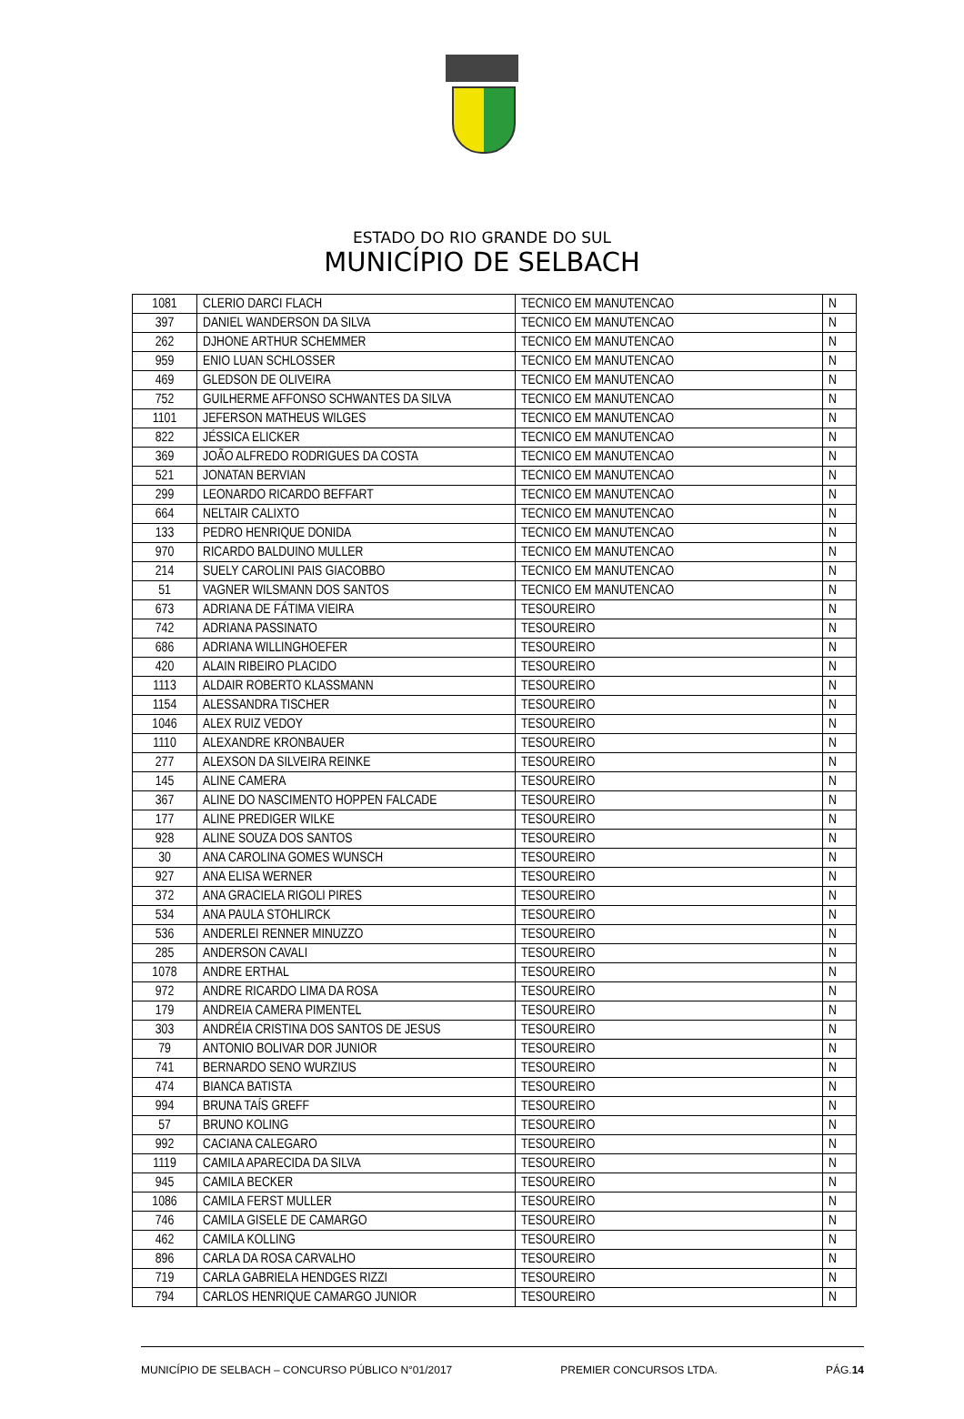ESTADO DO RIO GRANDE DO SUL
MUNICÍPIO DE SELBACH
| 1081 | CLERIO DARCI FLACH | TECNICO EM MANUTENCAO | N |
| 397 | DANIEL WANDERSON DA SILVA | TECNICO EM MANUTENCAO | N |
| 262 | DJHONE ARTHUR SCHEMMER | TECNICO EM MANUTENCAO | N |
| 959 | ENIO LUAN SCHLOSSER | TECNICO EM MANUTENCAO | N |
| 469 | GLEDSON DE OLIVEIRA | TECNICO EM MANUTENCAO | N |
| 752 | GUILHERME AFFONSO SCHWANTES DA SILVA | TECNICO EM MANUTENCAO | N |
| 1101 | JEFERSON MATHEUS WILGES | TECNICO EM MANUTENCAO | N |
| 822 | JÉSSICA ELICKER | TECNICO EM MANUTENCAO | N |
| 369 | JOÃO ALFREDO RODRIGUES DA COSTA | TECNICO EM MANUTENCAO | N |
| 521 | JONATAN BERVIAN | TECNICO EM MANUTENCAO | N |
| 299 | LEONARDO RICARDO BEFFART | TECNICO EM MANUTENCAO | N |
| 664 | NELTAIR CALIXTO | TECNICO EM MANUTENCAO | N |
| 133 | PEDRO HENRIQUE DONIDA | TECNICO EM MANUTENCAO | N |
| 970 | RICARDO BALDUINO MULLER | TECNICO EM MANUTENCAO | N |
| 214 | SUELY CAROLINI PAIS GIACOBBO | TECNICO EM MANUTENCAO | N |
| 51 | VAGNER WILSMANN DOS SANTOS | TECNICO EM MANUTENCAO | N |
| 673 | ADRIANA DE FÁTIMA VIEIRA | TESOUREIRO | N |
| 742 | ADRIANA PASSINATO | TESOUREIRO | N |
| 686 | ADRIANA WILLINGHOEFER | TESOUREIRO | N |
| 420 | ALAIN RIBEIRO PLACIDO | TESOUREIRO | N |
| 1113 | ALDAIR ROBERTO KLASSMANN | TESOUREIRO | N |
| 1154 | ALESSANDRA TISCHER | TESOUREIRO | N |
| 1046 | ALEX RUIZ VEDOY | TESOUREIRO | N |
| 1110 | ALEXANDRE KRONBAUER | TESOUREIRO | N |
| 277 | ALEXSON DA SILVEIRA REINKE | TESOUREIRO | N |
| 145 | ALINE CAMERA | TESOUREIRO | N |
| 367 | ALINE DO NASCIMENTO HOPPEN FALCADE | TESOUREIRO | N |
| 177 | ALINE PREDIGER WILKE | TESOUREIRO | N |
| 928 | ALINE SOUZA DOS SANTOS | TESOUREIRO | N |
| 30 | ANA CAROLINA GOMES WUNSCH | TESOUREIRO | N |
| 927 | ANA ELISA WERNER | TESOUREIRO | N |
| 372 | ANA GRACIELA RIGOLI PIRES | TESOUREIRO | N |
| 534 | ANA PAULA STOHLIRCK | TESOUREIRO | N |
| 536 | ANDERLEI RENNER MINUZZO | TESOUREIRO | N |
| 285 | ANDERSON CAVALI | TESOUREIRO | N |
| 1078 | ANDRE ERTHAL | TESOUREIRO | N |
| 972 | ANDRE RICARDO LIMA DA ROSA | TESOUREIRO | N |
| 179 | ANDREIA CAMERA PIMENTEL | TESOUREIRO | N |
| 303 | ANDRÉIA CRISTINA DOS SANTOS DE JESUS | TESOUREIRO | N |
| 79 | ANTONIO BOLIVAR DOR JUNIOR | TESOUREIRO | N |
| 741 | BERNARDO SENO WURZIUS | TESOUREIRO | N |
| 474 | BIANCA BATISTA | TESOUREIRO | N |
| 994 | BRUNA TAÍS GREFF | TESOUREIRO | N |
| 57 | BRUNO KOLING | TESOUREIRO | N |
| 992 | CACIANA CALEGARO | TESOUREIRO | N |
| 1119 | CAMILA APARECIDA DA SILVA | TESOUREIRO | N |
| 945 | CAMILA BECKER | TESOUREIRO | N |
| 1086 | CAMILA FERST MULLER | TESOUREIRO | N |
| 746 | CAMILA GISELE DE CAMARGO | TESOUREIRO | N |
| 462 | CAMILA KOLLING | TESOUREIRO | N |
| 896 | CARLA DA ROSA CARVALHO | TESOUREIRO | N |
| 719 | CARLA GABRIELA HENDGES RIZZI | TESOUREIRO | N |
| 794 | CARLOS HENRIQUE CAMARGO JUNIOR | TESOUREIRO | N |
MUNICÍPIO DE SELBACH – CONCURSO PÚBLICO N°01/2017 PREMIER CONCURSOS LTDA. PÁG.14